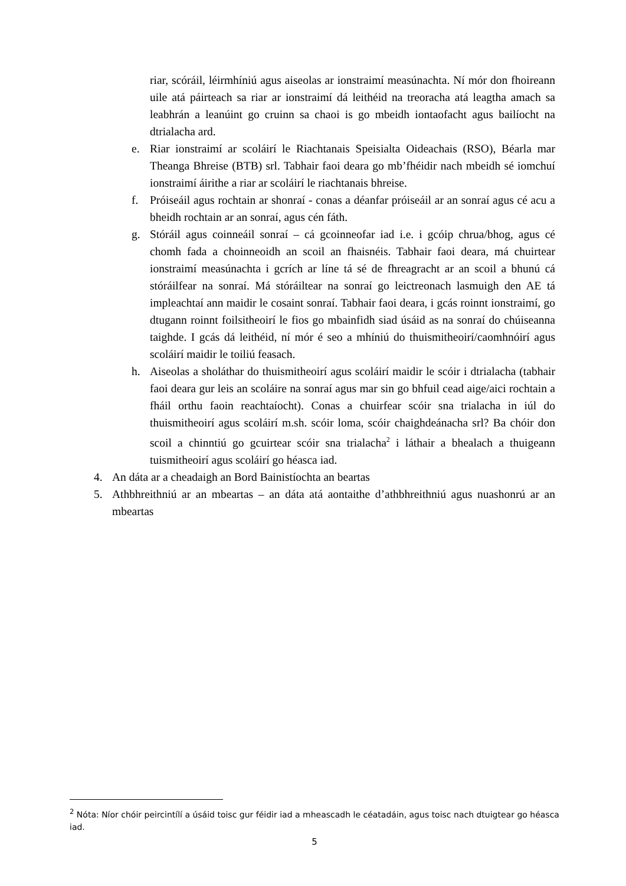riar, scóráil, léirmhíniú agus aiseolas ar ionstraimí measúnachta. Ní mór don fhoireann uile atá páirteach sa riar ar ionstraimí dá leithéid na treoracha atá leagtha amach sa leabhrán a leanúint go cruinn sa chaoi is go mbeidh iontaofacht agus bailíocht na dtrialacha ard.
e. Riar ionstraimí ar scoláirí le Riachtanais Speisialta Oideachais (RSO), Béarla mar Theanga Bhreise (BTB) srl. Tabhair faoi deara go mb’fhéidir nach mbeidh sé iomchuí ionstraimí áirithe a riar ar scoláirí le riachtanais bhreise.
f. Próiseáil agus rochtain ar shonraí - conas a déanfar próiseáil ar an sonraí agus cé acu a bheidh rochtain ar an sonraí, agus cén fáth.
g. Stóráil agus coinneáil sonraí – cá gcoinneofar iad i.e. i gcóip chrua/bhog, agus cé chomh fada a choinneoidh an scoil an fhaisnéis. Tabhair faoi deara, má chuirtear ionstraimí measúnachta i gcrích ar líne tá sé de fhreagracht ar an scoil a bhunú cá stóráilfear na sonraí. Má stóráiltear na sonraí go leictreonach lasmuigh den AE tá impleachtaí ann maidir le cosaint sonraí. Tabhair faoi deara, i gcás roinnt ionstraimí, go dtugann roinnt foilsitheoirí le fios go mbainfidh siad úsáid as na sonraí do chúiseanna taighde. I gcás dá leithéid, ní mór é seo a mhíniú do thuismitheoirí/caomhnóirí agus scoláirí maidir le toiliú feasach.
h. Aiseolas a sholáthar do thuismitheoirí agus scoláirí maidir le scóir i dtrialacha (tabhair faoi deara gur leis an scoláire na sonraí agus mar sin go bhfuil cead aige/aici rochtain a fháil orthu faoin reachtaíocht). Conas a chuirfear scóir sna trialacha in iúl do thuismitheoirí agus scoláirí m.sh. scóir loma, scóir chaighdeánacha srl? Ba chóir don scoil a chinntiú go gcuirtear scóir sna trialacha<sup>2</sup> i láthair a bhealach a thuigeann tuismitheoirí agus scoláirí go héasca iad.
4. An dáta ar a cheadaigh an Bord Bainistíochta an beartas
5. Athbhreithniú ar an mbeartas – an dáta atá aontaithe d’athbhreithniú agus nuashonrú ar an mbeartas
<sup>2</sup> Nóta: Níor chóir peircintílí a úsáid toisc gur féidir iad a mheascadh le céatadáin, agus toisc nach dtuigtear go héasca iad.
5